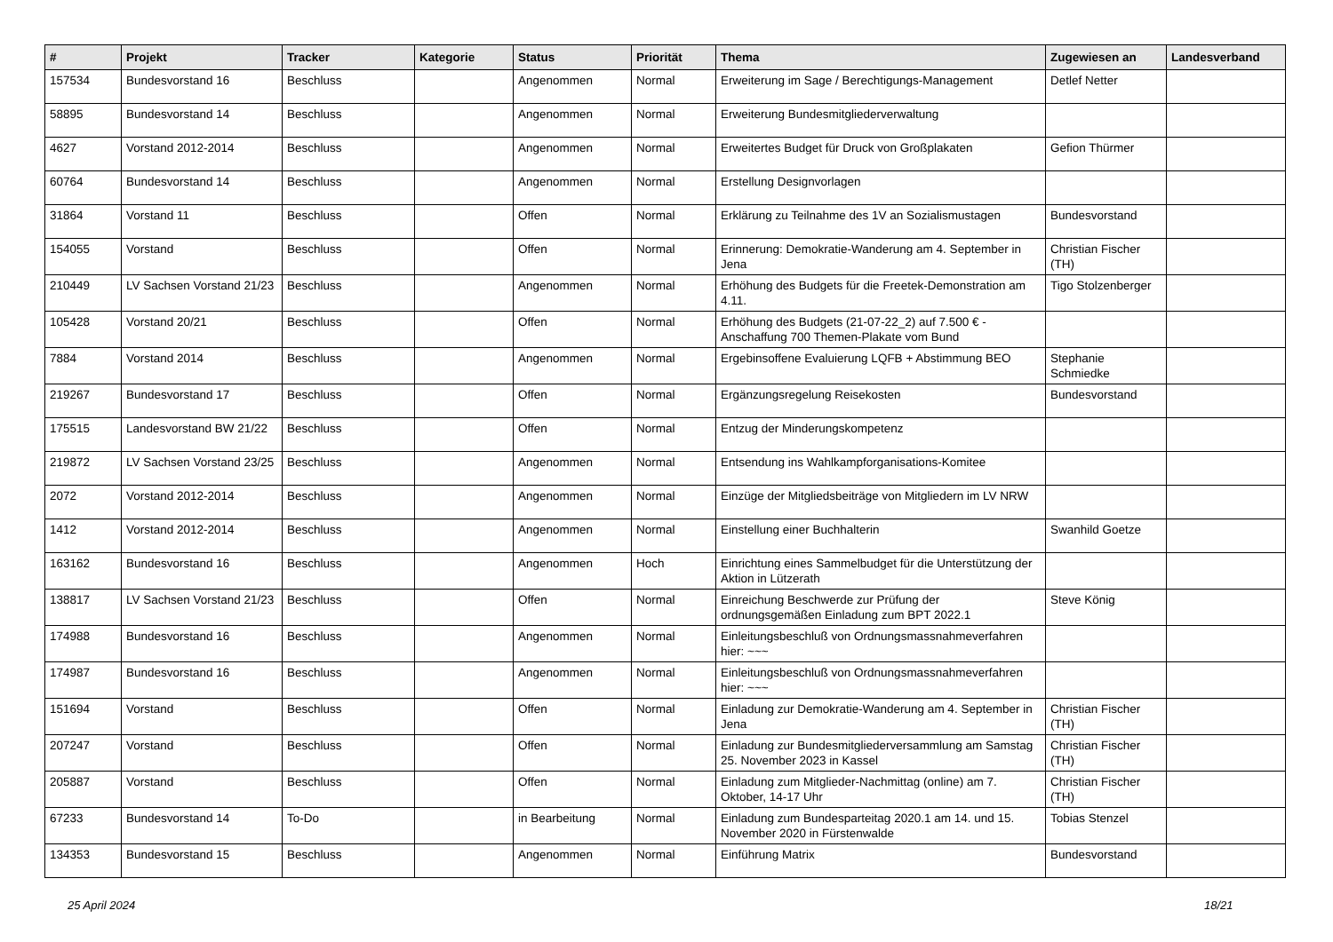| # | Projekt | Tracker | Kategorie | Status | Priorität | Thema | Zugewiesen an | Landesverband |
| --- | --- | --- | --- | --- | --- | --- | --- | --- |
| 157534 | Bundesvorstand 16 | Beschluss | | Angenommen | Normal | Erweiterung im Sage / Berechtigungs-Management | Detlef Netter | |
| 58895 | Bundesvorstand 14 | Beschluss | | Angenommen | Normal | Erweiterung Bundesmitgliederverwaltung | | |
| 4627 | Vorstand 2012-2014 | Beschluss | | Angenommen | Normal | Erweitertes Budget für Druck von Großplakaten | Gefion Thürmer | |
| 60764 | Bundesvorstand 14 | Beschluss | | Angenommen | Normal | Erstellung Designvorlagen | | |
| 31864 | Vorstand 11 | Beschluss | | Offen | Normal | Erklärung zu Teilnahme des 1V an Sozialismustagen | Bundesvorstand | |
| 154055 | Vorstand | Beschluss | | Offen | Normal | Erinnerung: Demokratie-Wanderung am 4. September in Jena | Christian Fischer (TH) | |
| 210449 | LV Sachsen Vorstand 21/23 | Beschluss | | Angenommen | Normal | Erhöhung des Budgets für die Freetek-Demonstration am 4.11. | Tigo Stolzenberger | |
| 105428 | Vorstand 20/21 | Beschluss | | Offen | Normal | Erhöhung des Budgets (21-07-22_2) auf 7.500 € - Anschaffung 700 Themen-Plakate vom Bund | | |
| 7884 | Vorstand 2014 | Beschluss | | Angenommen | Normal | Ergebinsoffene Evaluierung LQFB + Abstimmung BEO | Stephanie Schmiedke | |
| 219267 | Bundesvorstand 17 | Beschluss | | Offen | Normal | Ergänzungsregelung Reisekosten | Bundesvorstand | |
| 175515 | Landesvorstand BW 21/22 | Beschluss | | Offen | Normal | Entzug der Minderungskompetenz | | |
| 219872 | LV Sachsen Vorstand 23/25 | Beschluss | | Angenommen | Normal | Entsendung ins Wahlkampforganisations-Komitee | | |
| 2072 | Vorstand 2012-2014 | Beschluss | | Angenommen | Normal | Einzüge der Mitgliedsbeiträge von Mitgliedern im LV NRW | | |
| 1412 | Vorstand 2012-2014 | Beschluss | | Angenommen | Normal | Einstellung einer Buchhalterin | Swanhild Goetze | |
| 163162 | Bundesvorstand 16 | Beschluss | | Angenommen | Hoch | Einrichtung eines Sammelbudget für die Unterstützung der Aktion in Lützerath | | |
| 138817 | LV Sachsen Vorstand 21/23 | Beschluss | | Offen | Normal | Einreichung Beschwerde zur Prüfung der ordnungsgemäßen Einladung zum BPT 2022.1 | Steve König | |
| 174988 | Bundesvorstand 16 | Beschluss | | Angenommen | Normal | Einleitungsbeschluß von Ordnungsmassnahmeverfahren hier: ~~~ | | |
| 174987 | Bundesvorstand 16 | Beschluss | | Angenommen | Normal | Einleitungsbeschluß von Ordnungsmassnahmeverfahren hier: ~~~ | | |
| 151694 | Vorstand | Beschluss | | Offen | Normal | Einladung zur Demokratie-Wanderung am 4. September in Jena | Christian Fischer (TH) | |
| 207247 | Vorstand | Beschluss | | Offen | Normal | Einladung zur Bundesmitgliederversammlung am Samstag 25. November 2023 in Kassel | Christian Fischer (TH) | |
| 205887 | Vorstand | Beschluss | | Offen | Normal | Einladung zum Mitglieder-Nachmittag (online) am 7. Oktober, 14-17 Uhr | Christian Fischer (TH) | |
| 67233 | Bundesvorstand 14 | To-Do | | in Bearbeitung | Normal | Einladung zum Bundesparteitag 2020.1 am 14. und 15. November 2020 in Fürstenwalde | Tobias Stenzel | |
| 134353 | Bundesvorstand 15 | Beschluss | | Angenommen | Normal | Einführung Matrix | Bundesvorstand | |
25 April 2024 18/21